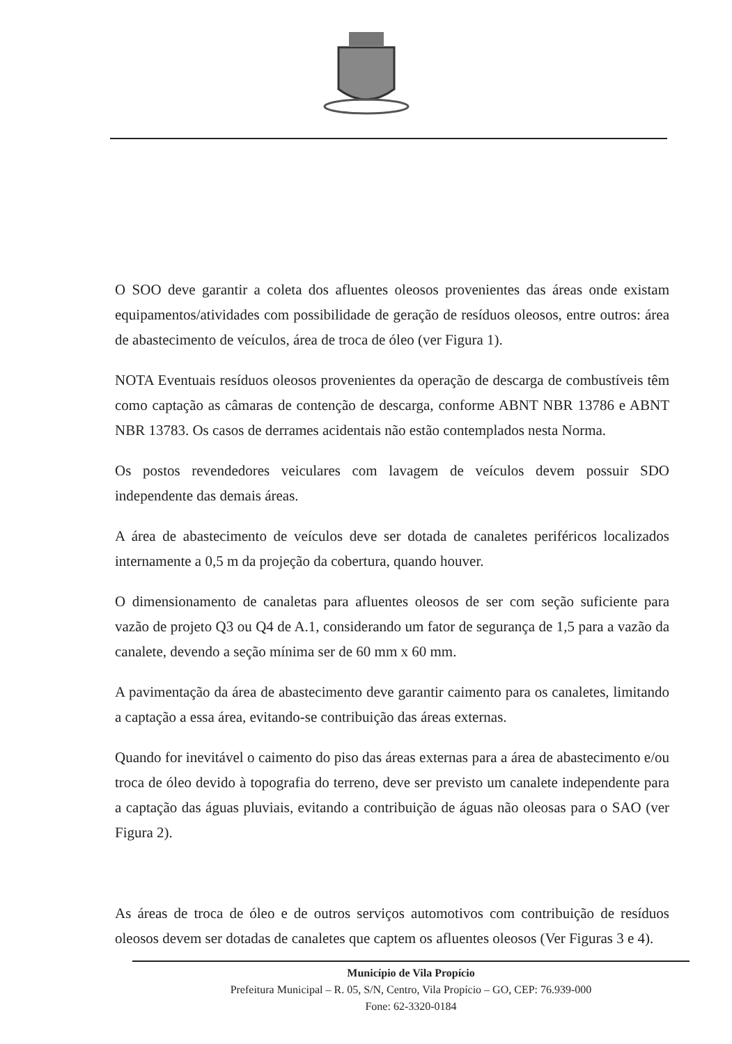O SOO deve garantir a coleta dos afluentes oleosos provenientes das áreas onde existam equipamentos/atividades com possibilidade de geração de resíduos oleosos, entre outros: área de abastecimento de veículos, área de troca de óleo (ver Figura 1).
NOTA Eventuais resíduos oleosos provenientes da operação de descarga de combustíveis têm como captação as câmaras de contenção de descarga, conforme ABNT NBR 13786 e ABNT NBR 13783. Os casos de derrames acidentais não estão contemplados nesta Norma.
Os postos revendedores veiculares com lavagem de veículos devem possuir SDO independente das demais áreas.
A área de abastecimento de veículos deve ser dotada de canaletes periféricos localizados internamente a 0,5 m da projeção da cobertura, quando houver.
O dimensionamento de canaletas para afluentes oleosos de ser com seção suficiente para vazão de projeto Q3 ou Q4 de A.1, considerando um fator de segurança de 1,5 para a vazão da canalete, devendo a seção mínima ser de 60 mm x 60 mm.
A pavimentação da área de abastecimento deve garantir caimento para os canaletes, limitando a captação a essa área, evitando-se contribuição das áreas externas.
Quando for inevitável o caimento do piso das áreas externas para a área de abastecimento e/ou troca de óleo devido à topografia do terreno, deve ser previsto um canalete independente para a captação das águas pluviais, evitando a contribuição de águas não oleosas para o SAO (ver Figura 2).
As áreas de troca de óleo e de outros serviços automotivos com contribuição de resíduos oleosos devem ser dotadas de canaletes que captem os afluentes oleosos (Ver Figuras 3 e 4).
Município de Vila Propício
Prefeitura Municipal – R. 05, S/N, Centro, Vila Propício – GO, CEP: 76.939-000
Fone: 62-3320-0184